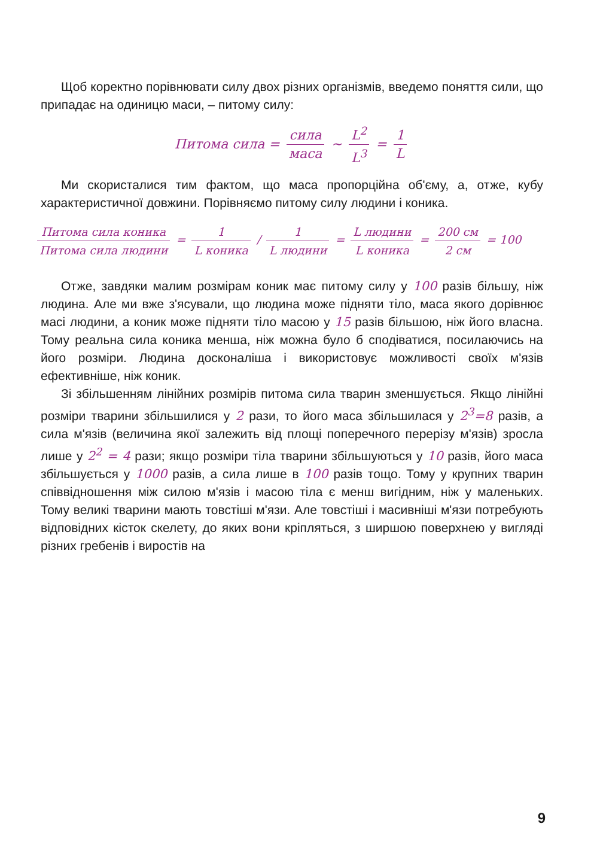Щоб коректно порівнювати силу двох різних організмів, введемо поняття сили, що припадає на одиницю маси, – питому силу:
Питома сила = сила маса ~ L<sup>2</sup> L<sup>3</sup> = 1 L
Ми скористалися тим фактом, що маса пропорційна об'єму, а, отже, кубу характеристичної довжини. Порівняємо питому силу людини і коника.
Питома сила коника Питома сила людини = 1 L коника / 1 L людини = L людини L коника = 200 см 2 см = 100
Отже, завдяки малим розмірам коник має питому силу у 100 разів більшу, ніж людина. Але ми вже з'ясували, що людина може підняти тіло, маса якого дорівнює масі людини, а коник може підняти тіло масою у 15 разів більшою, ніж його власна. Тому реальна сила коника менша, ніж можна було б сподіватися, посилаючись на його розміри. Людина досконаліша і використовує можливості своїх м'язів ефективніше, ніж коник.
Зі збільшенням лінійних розмірів питома сила тварин зменшується. Якщо лінійні розміри тварини збільшилися у 2 рази, то його маса збільшилася у 2<sup>3</sup>=8 разів, а сила м'язів (величина якої залежить від площі поперечного перерізу м'язів) зросла лише у 2<sup>2</sup> = 4 рази; якщо розміри тіла тварини збільшуються у 10 разів, його маса збільшується у 1000 разів, а сила лише в 100 разів тощо. Тому у крупних тварин співвідношення між силою м'язів і масою тіла є менш вигідним, ніж у маленьких. Тому великі тварини мають товстіші м'язи. Але товстіші і масивніші м'язи потребують відповідних кісток скелету, до яких вони кріпляться, з ширшою поверхнею у вигляді різних гребенів і виростів на
9